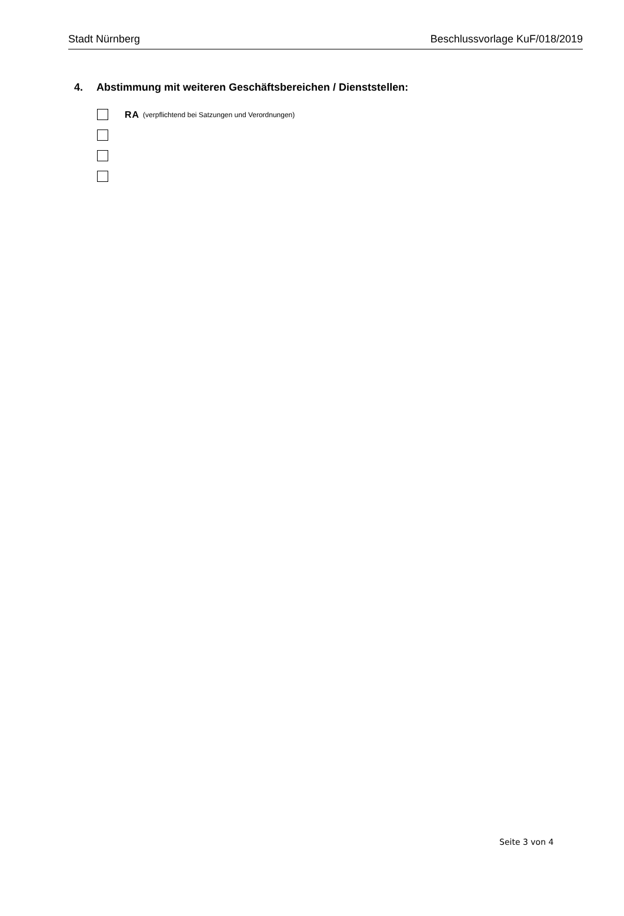Stadt Nürnberg Beschlussvorlage KuF/018/2019
4. Abstimmung mit weiteren Geschäftsbereichen / Dienststellen:
RA (verpflichtend bei Satzungen und Verordnungen)
Seite 3 von 4